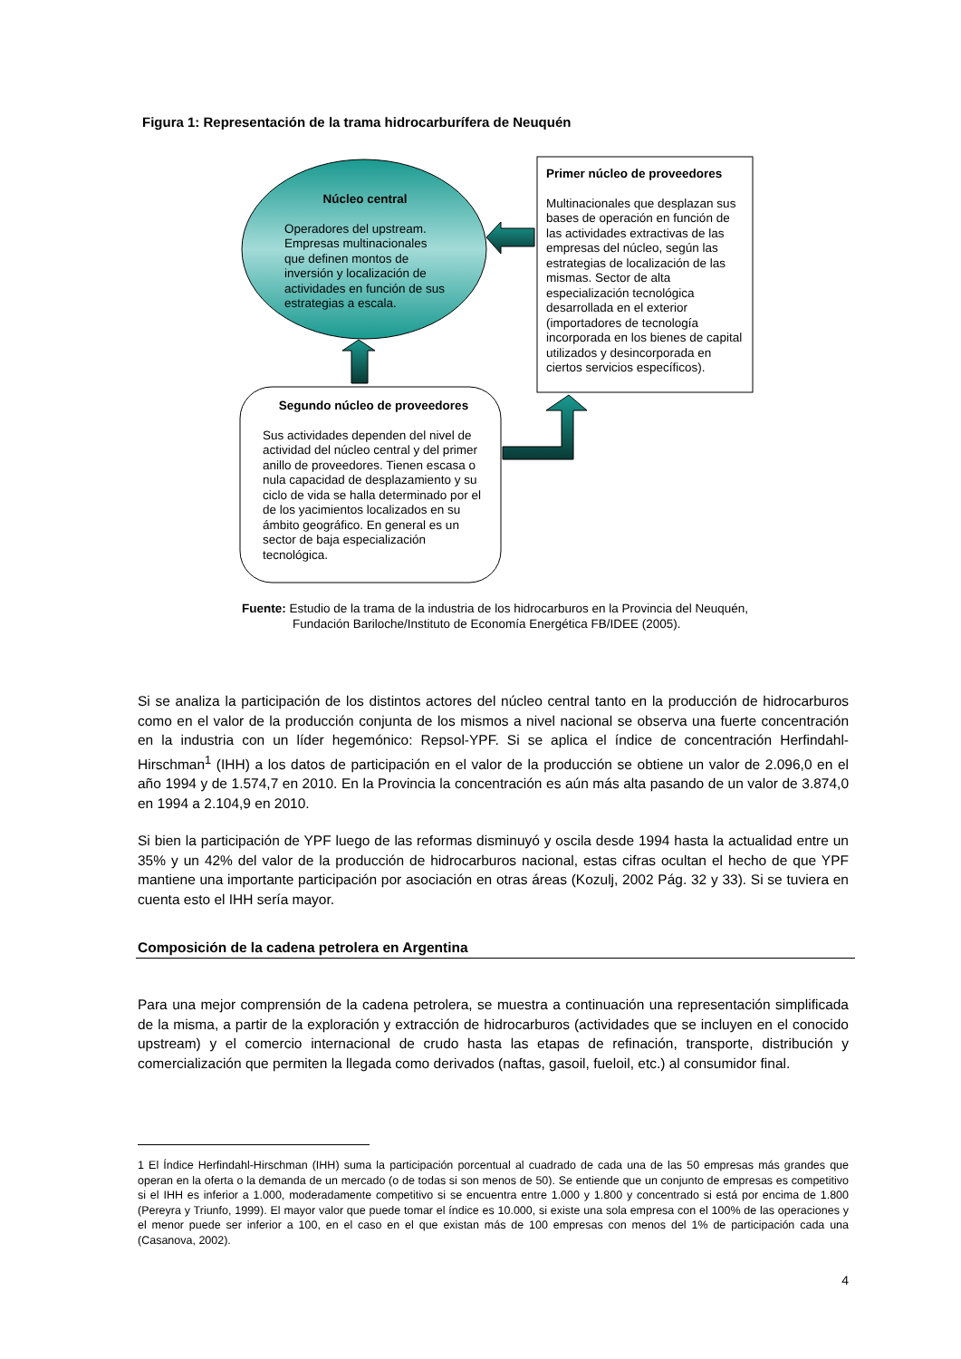Figura 1: Representación de la trama hidrocarburífera de Neuquén
Núcleo central
Operadores del upstream. Empresas multinacionales que definen montos de inversión y localización de actividades en función de sus estrategias a escala.
Primer núcleo de proveedores
Multinacionales que desplazan sus bases de operación en función de las actividades extractivas de las empresas del núcleo, según las estrategias de localización de las mismas. Sector de alta especialización tecnológica desarrollada en el exterior (importadores de tecnología incorporada en los bienes de capital utilizados y desincorporada en ciertos servicios específicos).
Segundo núcleo de proveedores
Sus actividades dependen del nivel de actividad del núcleo central y del primer anillo de proveedores. Tienen escasa o nula capacidad de desplazamiento y su ciclo de vida se halla determinado por el de los yacimientos localizados en su ámbito geográfico. En general es un sector de baja especialización tecnológica.
Fuente: Estudio de la trama de la industria de los hidrocarburos en la Provincia del Neuquén,
Fundación Bariloche/Instituto de Economía Energética FB/IDEE (2005).
Si se analiza la participación de los distintos actores del núcleo central tanto en la producción de hidrocarburos como en el valor de la producción conjunta de los mismos a nivel nacional se observa una fuerte concentración en la industria con un líder hegemónico: Repsol-YPF. Si se aplica el índice de concentración Herfindahl-Hirschman<sup>1</sup> (IHH) a los datos de participación en el valor de la producción se obtiene un valor de 2.096,0 en el año 1994 y de 1.574,7 en 2010. En la Provincia la concentración es aún más alta pasando de un valor de 3.874,0 en 1994 a 2.104,9 en 2010.
Si bien la participación de YPF luego de las reformas disminuyó y oscila desde 1994 hasta la actualidad entre un 35% y un 42% del valor de la producción de hidrocarburos nacional, estas cifras ocultan el hecho de que YPF mantiene una importante participación por asociación en otras áreas (Kozulj, 2002 Pág. 32 y 33). Si se tuviera en cuenta esto el IHH sería mayor.
Composición de la cadena petrolera en Argentina
Para una mejor comprensión de la cadena petrolera, se muestra a continuación una representación simplificada de la misma, a partir de la exploración y extracción de hidrocarburos (actividades que se incluyen en el conocido upstream) y el comercio internacional de crudo hasta las etapas de refinación, transporte, distribución y comercialización que permiten la llegada como derivados (naftas, gasoil, fueloil, etc.) al consumidor final.
1 El Índice Herfindahl-Hirschman (IHH) suma la participación porcentual al cuadrado de cada una de las 50 empresas más grandes que operan en la oferta o la demanda de un mercado (o de todas si son menos de 50). Se entiende que un conjunto de empresas es competitivo si el IHH es inferior a 1.000, moderadamente competitivo si se encuentra entre 1.000 y 1.800 y concentrado si está por encima de 1.800 (Pereyra y Triunfo, 1999). El mayor valor que puede tomar el índice es 10.000, si existe una sola empresa con el 100% de las operaciones y el menor puede ser inferior a 100, en el caso en el que existan más de 100 empresas con menos del 1% de participación cada una (Casanova, 2002).
4